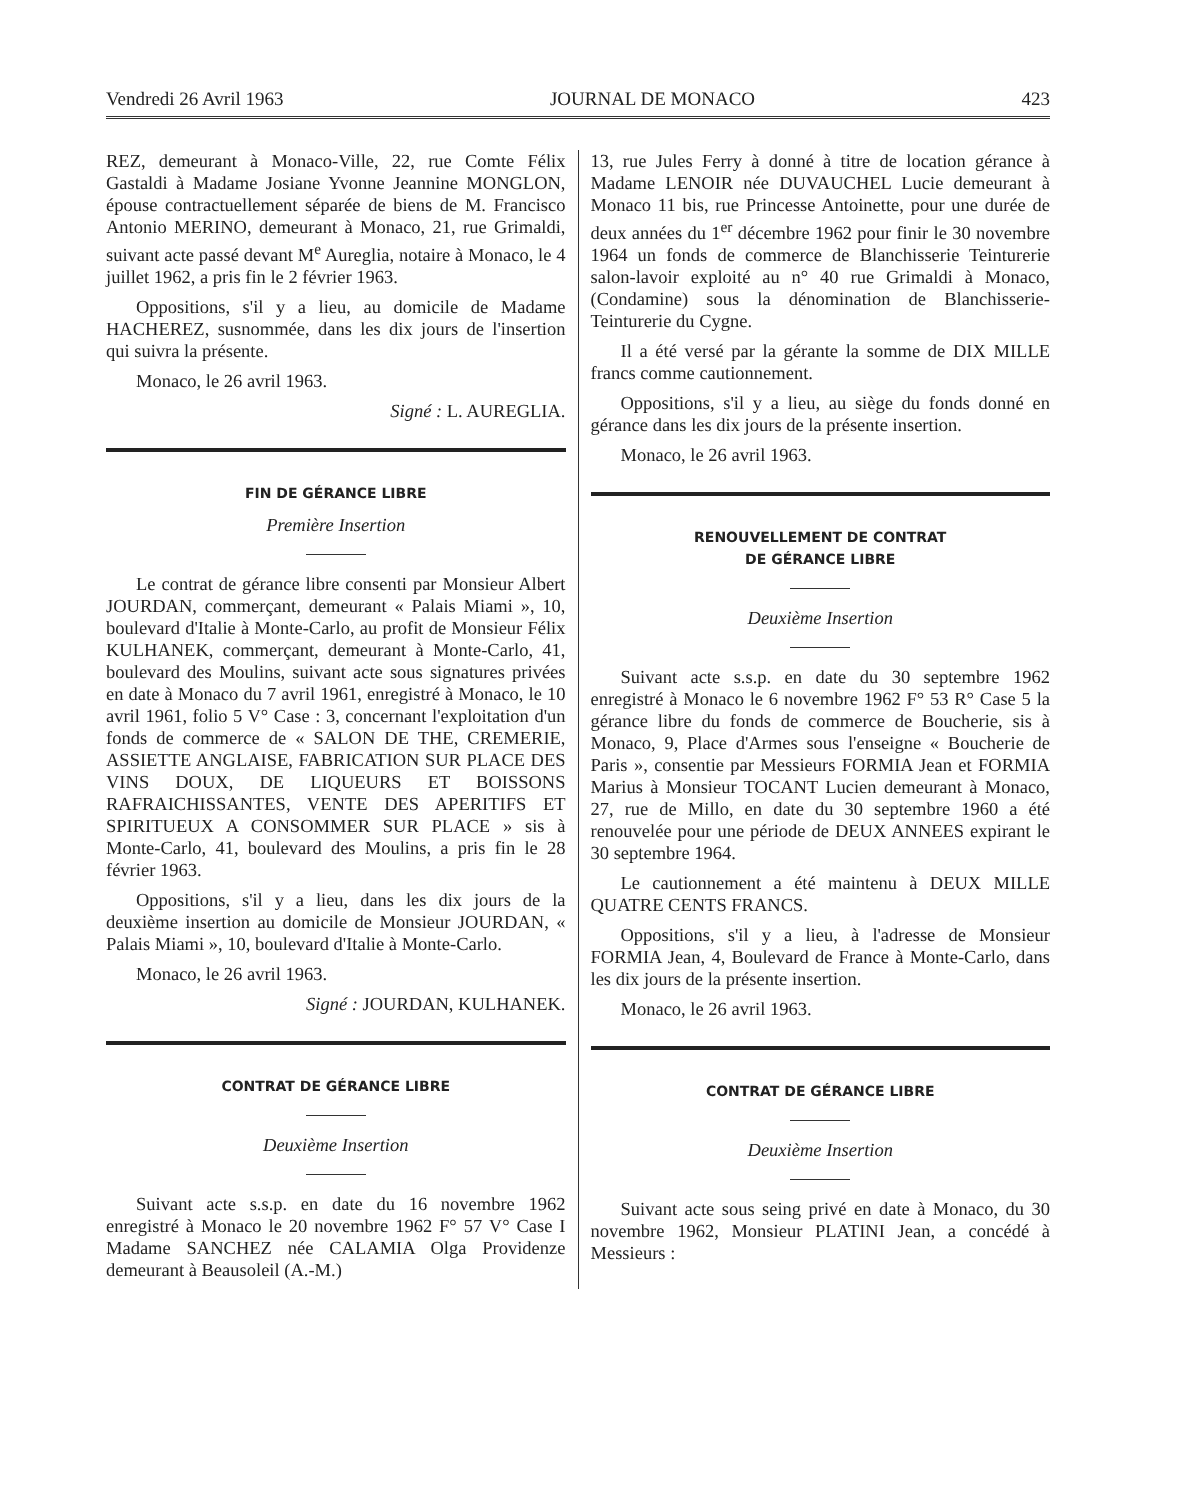Vendredi 26 Avril 1963 JOURNAL DE MONACO 423
REZ, demeurant à Monaco-Ville, 22, rue Comte Félix Gastaldi à Madame Josiane Yvonne Jeannine MONGLON, épouse contractuellement séparée de biens de M. Francisco Antonio MERINO, demeurant à Monaco, 21, rue Grimaldi, suivant acte passé devant M<sup>e</sup> Aureglia, notaire à Monaco, le 4 juillet 1962, a pris fin le 2 février 1963.
Oppositions, s'il y a lieu, au domicile de Madame HACHEREZ, susnommée, dans les dix jours de l'insertion qui suivra la présente.
Monaco, le 26 avril 1963.
Signé : L. AUREGLIA.
FIN DE GÉRANCE LIBRE
Première Insertion
Le contrat de gérance libre consenti par Monsieur Albert JOURDAN, commerçant, demeurant « Palais Miami », 10, boulevard d'Italie à Monte-Carlo, au profit de Monsieur Félix KULHANEK, commerçant, demeurant à Monte-Carlo, 41, boulevard des Moulins, suivant acte sous signatures privées en date à Monaco du 7 avril 1961, enregistré à Monaco, le 10 avril 1961, folio 5 V° Case : 3, concernant l'exploitation d'un fonds de commerce de « SALON DE THE, CREMERIE, ASSIETTE ANGLAISE, FABRICATION SUR PLACE DES VINS DOUX, DE LIQUEURS ET BOISSONS RAFRAICHISSANTES, VENTE DES APERITIFS ET SPIRITUEUX A CONSOMMER SUR PLACE » sis à Monte-Carlo, 41, boulevard des Moulins, a pris fin le 28 février 1963.
Oppositions, s'il y a lieu, dans les dix jours de la deuxième insertion au domicile de Monsieur JOURDAN, « Palais Miami », 10, boulevard d'Italie à Monte-Carlo.
Monaco, le 26 avril 1963.
Signé : JOURDAN, KULHANEK.
CONTRAT DE GÉRANCE LIBRE
Deuxième Insertion
Suivant acte s.s.p. en date du 16 novembre 1962 enregistré à Monaco le 20 novembre 1962 F° 57 V° Case I Madame SANCHEZ née CALAMIA Olga Providenze demeurant à Beausoleil (A.-M.)
13, rue Jules Ferry à donné à titre de location gérance à Madame LENOIR née DUVAUCHEL Lucie demeurant à Monaco 11 bis, rue Princesse Antoinette, pour une durée de deux années du 1<sup>er</sup> décembre 1962 pour finir le 30 novembre 1964 un fonds de commerce de Blanchisserie Teinturerie salon-lavoir exploité au n° 40 rue Grimaldi à Monaco, (Condamine) sous la dénomination de Blanchisserie-Teinturerie du Cygne.
Il a été versé par la gérante la somme de DIX MILLE francs comme cautionnement.
Oppositions, s'il y a lieu, au siège du fonds donné en gérance dans les dix jours de la présente insertion.
Monaco, le 26 avril 1963.
RENOUVELLEMENT DE CONTRAT
DE GÉRANCE LIBRE
Deuxième Insertion
Suivant acte s.s.p. en date du 30 septembre 1962 enregistré à Monaco le 6 novembre 1962 F° 53 R° Case 5 la gérance libre du fonds de commerce de Boucherie, sis à Monaco, 9, Place d'Armes sous l'enseigne « Boucherie de Paris », consentie par Messieurs FORMIA Jean et FORMIA Marius à Monsieur TOCANT Lucien demeurant à Monaco, 27, rue de Millo, en date du 30 septembre 1960 a été renouvelée pour une période de DEUX ANNEES expirant le 30 septembre 1964.
Le cautionnement a été maintenu à DEUX MILLE QUATRE CENTS FRANCS.
Oppositions, s'il y a lieu, à l'adresse de Monsieur FORMIA Jean, 4, Boulevard de France à Monte-Carlo, dans les dix jours de la présente insertion.
Monaco, le 26 avril 1963.
CONTRAT DE GÉRANCE LIBRE
Deuxième Insertion
Suivant acte sous seing privé en date à Monaco, du 30 novembre 1962, Monsieur PLATINI Jean, a concédé à Messieurs :